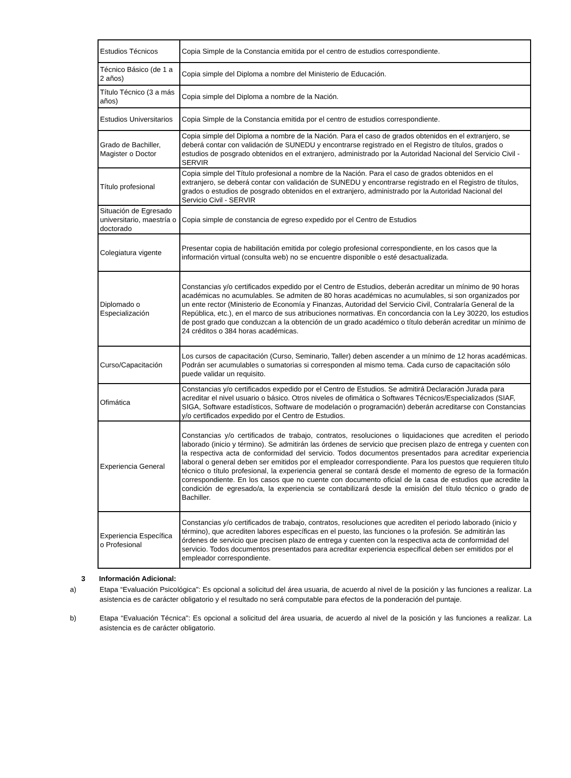| Estudios Técnicos | Copia Simple de la Constancia emitida por el centro de estudios correspondiente. |
| Técnico Básico (de 1 a 2 años) | Copia simple del Diploma a nombre del Ministerio de Educación. |
| Título Técnico (3 a más años) | Copia simple del Diploma a nombre de la Nación. |
| Estudios Universitarios | Copia Simple de la Constancia emitida por el centro de estudios correspondiente. |
| Grado de Bachiller, Magister o Doctor | Copia simple del Diploma a nombre de la Nación. Para el caso de grados obtenidos en el extranjero, se deberá contar con validación de SUNEDU y encontrarse registrado en el Registro de títulos, grados o estudios de posgrado obtenidos en el extranjero, administrado por la Autoridad Nacional del Servicio Civil - SERVIR |
| Título profesional | Copia simple del Título profesional a nombre de la Nación. Para el caso de grados obtenidos en el extranjero, se deberá contar con validación de SUNEDU y encontrarse registrado en el Registro de títulos, grados o estudios de posgrado obtenidos en el extranjero, administrado por la Autoridad Nacional del Servicio Civil - SERVIR |
| Situación de Egresado universitario, maestría o doctorado | Copia simple de constancia de egreso expedido por el Centro de Estudios |
| Colegiatura vigente | Presentar copia de habilitación emitida por colegio profesional correspondiente, en los casos que la información virtual (consulta web) no se encuentre disponible o esté desactualizada. |
| Diplomado o Especialización | Constancias y/o certificados expedido por el Centro de Estudios, deberán acreditar un mínimo de 90 horas académicas no acumulables. Se admiten de 80 horas académicas no acumulables, si son organizados por un ente rector (Ministerio de Economía y Finanzas, Autoridad del Servicio Civil, Contralaría General de la República, etc.), en el marco de sus atribuciones normativas. En concordancia con la Ley 30220, los estudios de post grado que conduzcan a la obtención de un grado académico o título deberán acreditar un mínimo de 24 créditos o 384 horas académicas. |
| Curso/Capacitación | Los cursos de capacitación (Curso, Seminario, Taller) deben ascender a un mínimo de 12 horas académicas. Podrán ser acumulables o sumatorias si corresponden al mismo tema. Cada curso de capacitación sólo puede validar un requisito. |
| Ofimática | Constancias y/o certificados expedido por el Centro de Estudios. Se admitirá Declaración Jurada para acreditar el nivel usuario o básico. Otros niveles de ofimática o Softwares Técnicos/Especializados (SIAF, SIGA, Software estadísticos, Software de modelación o programación) deberán acreditarse con Constancias y/o certificados expedido por el Centro de Estudios. |
| Experiencia General | Constancias y/o certificados de trabajo, contratos, resoluciones o liquidaciones que acrediten el periodo laborado (inicio y término). Se admitirán las órdenes de servicio que precisen plazo de entrega y cuenten con la respectiva acta de conformidad del servicio. Todos documentos presentados para acreditar experiencia laboral o general deben ser emitidos por el empleador correspondiente. Para los puestos que requieren título técnico o título profesional, la experiencia general se contará desde el momento de egreso de la formación correspondiente. En los casos que no cuente con documento oficial de la casa de estudios que acredite la condición de egresado/a, la experiencia se contabilizará desde la emisión del título técnico o grado de Bachiller. |
| Experiencia Específica o Profesional | Constancias y/o certificados de trabajo, contratos, resoluciones que acrediten el periodo laborado (inicio y término), que acrediten labores específicas en el puesto, las funciones o la profesión. Se admitirán las órdenes de servicio que precisen plazo de entrega y cuenten con la respectiva acta de conformidad del servicio. Todos documentos presentados para acreditar experiencia especifical deben ser emitidos por el empleador correspondiente. |
3 Información Adicional:
a) Etapa “Evaluación Psicológica": Es opcional a solicitud del área usuaria, de acuerdo al nivel de la posición y las funciones a realizar. La asistencia es de carácter obligatorio y el resultado no será computable para efectos de la ponderación del puntaje.
b) Etapa “Evaluación Técnica": Es opcional a solicitud del área usuaria, de acuerdo al nivel de la posición y las funciones a realizar. La asistencia es de carácter obligatorio.